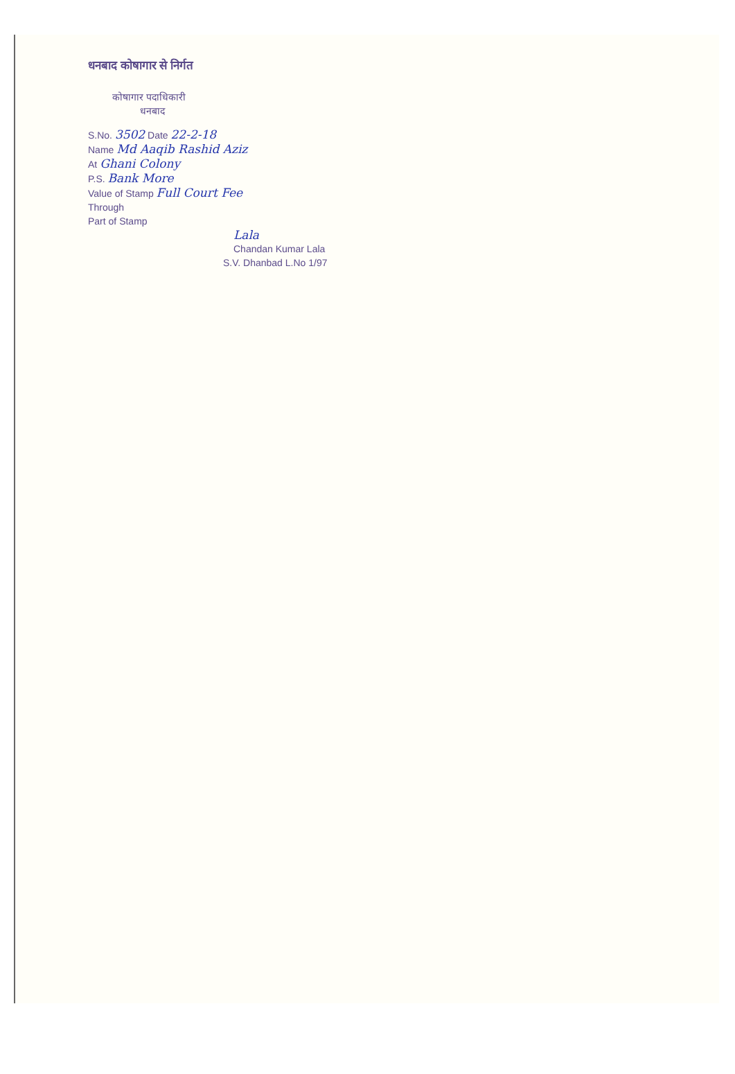धनबाद कोषागार से निर्गत
कोषागार पदाधिकारी
धनबाद
S.No. 3502 Date 22-2-18
Name Md Aaqib Rashid Aziz
At Ghani Colony
P.S. Bank More
Value of Stamp Full Court Fee
Through
Part of Stamp
Lala
Chandan Kumar Lala
S.V. Dhanbad L.No 1/97